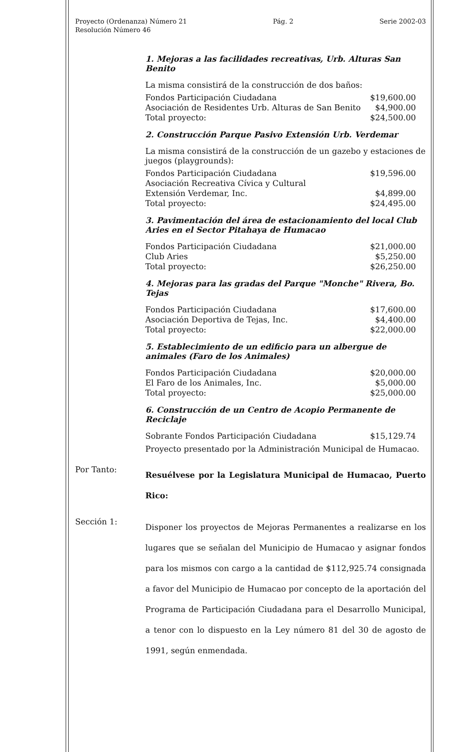Proyecto (Ordenanza) Número 21
Resolución Número 46
Pág. 2 Serie 2002-03
1. Mejoras a las facilidades recreativas, Urb. Alturas San Benito
La misma consistirá de la construcción de dos baños:
| Fondos Participación Ciudadana | $19,600.00 |
| Asociación de Residentes Urb. Alturas de San Benito | $4,900.00 |
| Total proyecto: | $24,500.00 |
2. Construcción Parque Pasivo Extensión Urb. Verdemar
La misma consistirá de la construcción de un gazebo y estaciones de juegos (playgrounds):
| Fondos Participación Ciudadana | $19,596.00 |
| Asociación Recreativa Cívica y Cultural Extensión Verdemar, Inc. | $4,899.00 |
| Total proyecto: | $24,495.00 |
3. Pavimentación del área de estacionamiento del local Club Aries en el Sector Pitahaya de Humacao
| Fondos Participación Ciudadana | $21,000.00 |
| Club Aries | $5,250.00 |
| Total proyecto: | $26,250.00 |
4. Mejoras para las gradas del Parque "Monche" Rivera, Bo. Tejas
| Fondos Participación Ciudadana | $17,600.00 |
| Asociación Deportiva de Tejas, Inc. | $4,400.00 |
| Total proyecto: | $22,000.00 |
5. Establecimiento de un edificio para un albergue de animales (Faro de los Animales)
| Fondos Participación Ciudadana | $20,000.00 |
| El Faro de los Animales, Inc. | $5,000.00 |
| Total proyecto: | $25,000.00 |
6. Construcción de un Centro de Acopio Permanente de Reciclaje
| Sobrante Fondos Participación Ciudadana | $15,129.74 |
Proyecto presentado por la Administración Municipal de Humacao.
Por Tanto:
Resuélvese por la Legislatura Municipal de Humacao, Puerto Rico:
Sección 1:
Disponer los proyectos de Mejoras Permanentes a realizarse en los lugares que se señalan del Municipio de Humacao y asignar fondos para los mismos con cargo a la cantidad de $112,925.74 consignada a favor del Municipio de Humacao por concepto de la aportación del Programa de Participación Ciudadana para el Desarrollo Municipal, a tenor con lo dispuesto en la Ley número 81 del 30 de agosto de 1991, según enmendada.